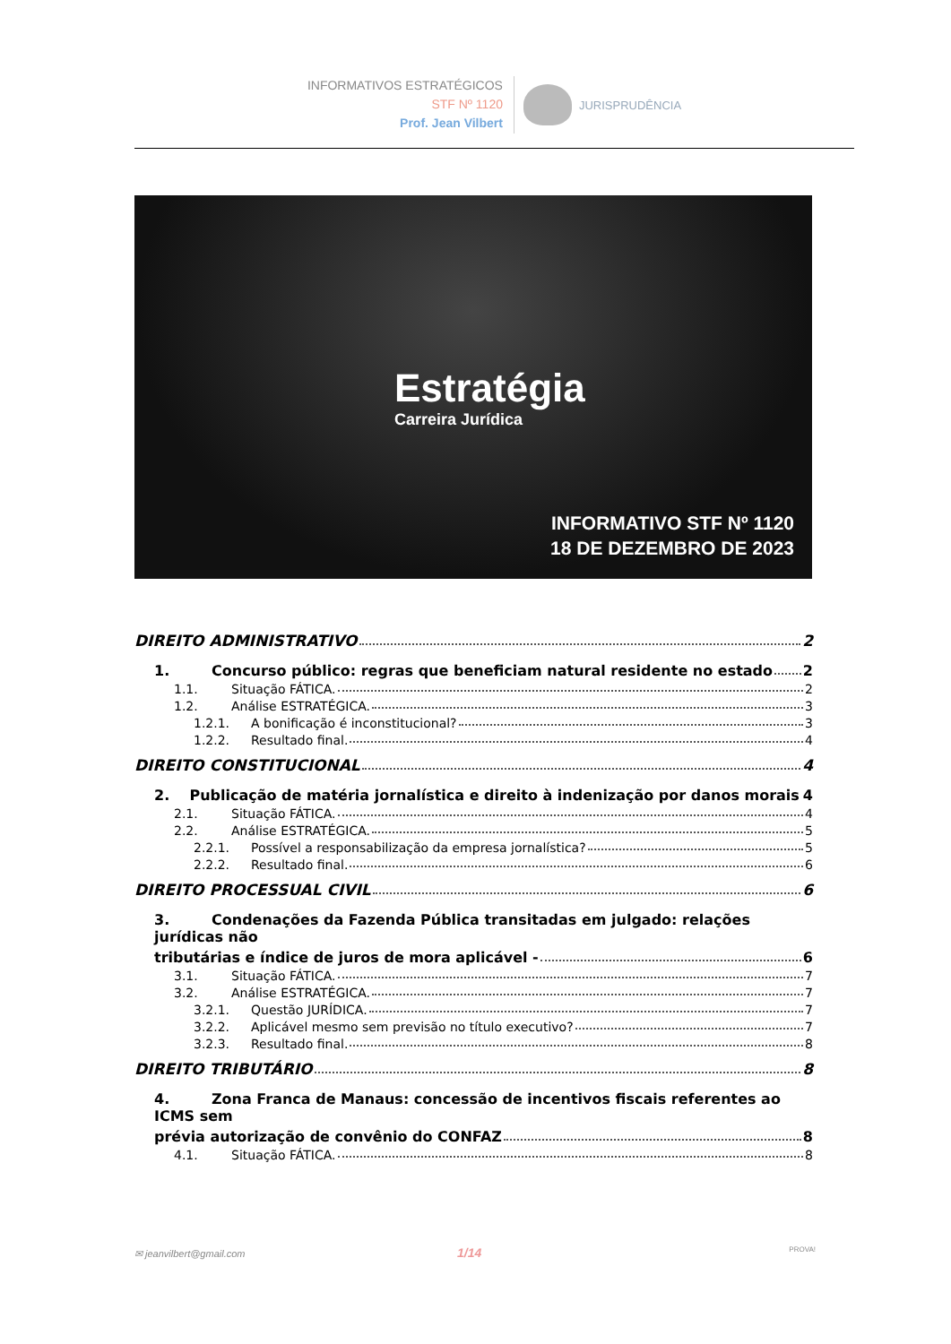INFORMATIVOS ESTRATÉGICOS
STF Nº 1120
Prof. Jean Vilbert
JURISPRUDÊNCIA
Estratégia
Carreira Jurídica
INFORMATIVO STF Nº 1120
18 DE DEZEMBRO DE 2023
DIREITO ADMINISTRATIVO 2
1. Concurso público: regras que beneficiam natural residente no estado 2
1.1. Situação FÁTICA. 2
1.2. Análise ESTRATÉGICA. 3
1.2.1. A bonificação é inconstitucional? 3
1.2.2. Resultado final. 4
DIREITO CONSTITUCIONAL 4
2. Publicação de matéria jornalística e direito à indenização por danos morais 4
2.1. Situação FÁTICA. 4
2.2. Análise ESTRATÉGICA. 5
2.2.1. Possível a responsabilização da empresa jornalística? 5
2.2.2. Resultado final. 6
DIREITO PROCESSUAL CIVIL 6
3. Condenações da Fazenda Pública transitadas em julgado: relações jurídicas não
tributárias e índice de juros de mora aplicável - 6
3.1. Situação FÁTICA. 7
3.2. Análise ESTRATÉGICA. 7
3.2.1. Questão JURÍDICA. 7
3.2.2. Aplicável mesmo sem previsão no título executivo? 7
3.2.3. Resultado final. 8
DIREITO TRIBUTÁRIO 8
4. Zona Franca de Manaus: concessão de incentivos fiscais referentes ao ICMS sem
prévia autorização de convênio do CONFAZ 8
4.1. Situação FÁTICA. 8
✉ jeanvilbert@gmail.com 1/14 PROVA!